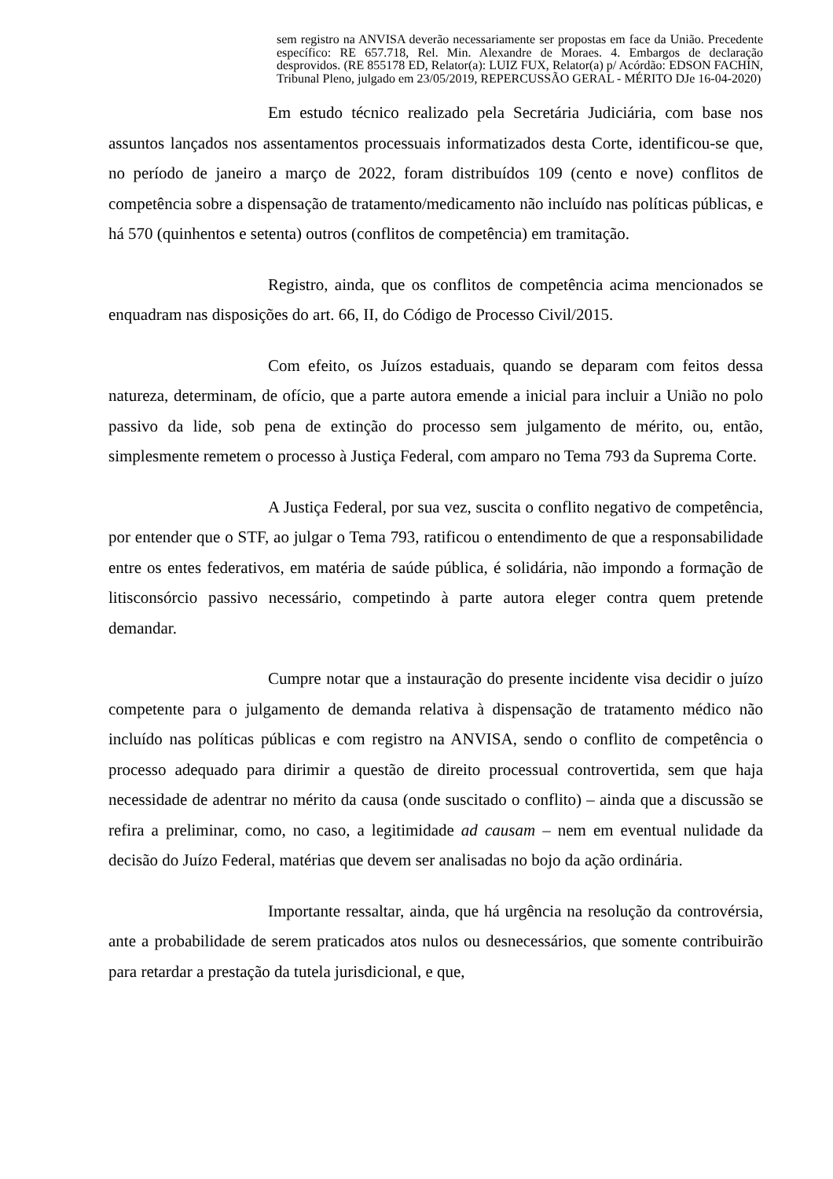sem registro na ANVISA deverão necessariamente ser propostas em face da União. Precedente específico: RE 657.718, Rel. Min. Alexandre de Moraes. 4. Embargos de declaração desprovidos. (RE 855178 ED, Relator(a): LUIZ FUX, Relator(a) p/ Acórdão: EDSON FACHIN, Tribunal Pleno, julgado em 23/05/2019, REPERCUSSÃO GERAL - MÉRITO DJe 16-04-2020)
Em estudo técnico realizado pela Secretária Judiciária, com base nos assuntos lançados nos assentamentos processuais informatizados desta Corte, identificou-se que, no período de janeiro a março de 2022, foram distribuídos 109 (cento e nove) conflitos de competência sobre a dispensação de tratamento/medicamento não incluído nas políticas públicas, e há 570 (quinhentos e setenta) outros (conflitos de competência) em tramitação.
Registro, ainda, que os conflitos de competência acima mencionados se enquadram nas disposições do art. 66, II, do Código de Processo Civil/2015.
Com efeito, os Juízos estaduais, quando se deparam com feitos dessa natureza, determinam, de ofício, que a parte autora emende a inicial para incluir a União no polo passivo da lide, sob pena de extinção do processo sem julgamento de mérito, ou, então, simplesmente remetem o processo à Justiça Federal, com amparo no Tema 793 da Suprema Corte.
A Justiça Federal, por sua vez, suscita o conflito negativo de competência, por entender que o STF, ao julgar o Tema 793, ratificou o entendimento de que a responsabilidade entre os entes federativos, em matéria de saúde pública, é solidária, não impondo a formação de litisconsórcio passivo necessário, competindo à parte autora eleger contra quem pretende demandar.
Cumpre notar que a instauração do presente incidente visa decidir o juízo competente para o julgamento de demanda relativa à dispensação de tratamento médico não incluído nas políticas públicas e com registro na ANVISA, sendo o conflito de competência o processo adequado para dirimir a questão de direito processual controvertida, sem que haja necessidade de adentrar no mérito da causa (onde suscitado o conflito) – ainda que a discussão se refira a preliminar, como, no caso, a legitimidade ad causam – nem em eventual nulidade da decisão do Juízo Federal, matérias que devem ser analisadas no bojo da ação ordinária.
Importante ressaltar, ainda, que há urgência na resolução da controvérsia, ante a probabilidade de serem praticados atos nulos ou desnecessários, que somente contribuirão para retardar a prestação da tutela jurisdicional, e que,